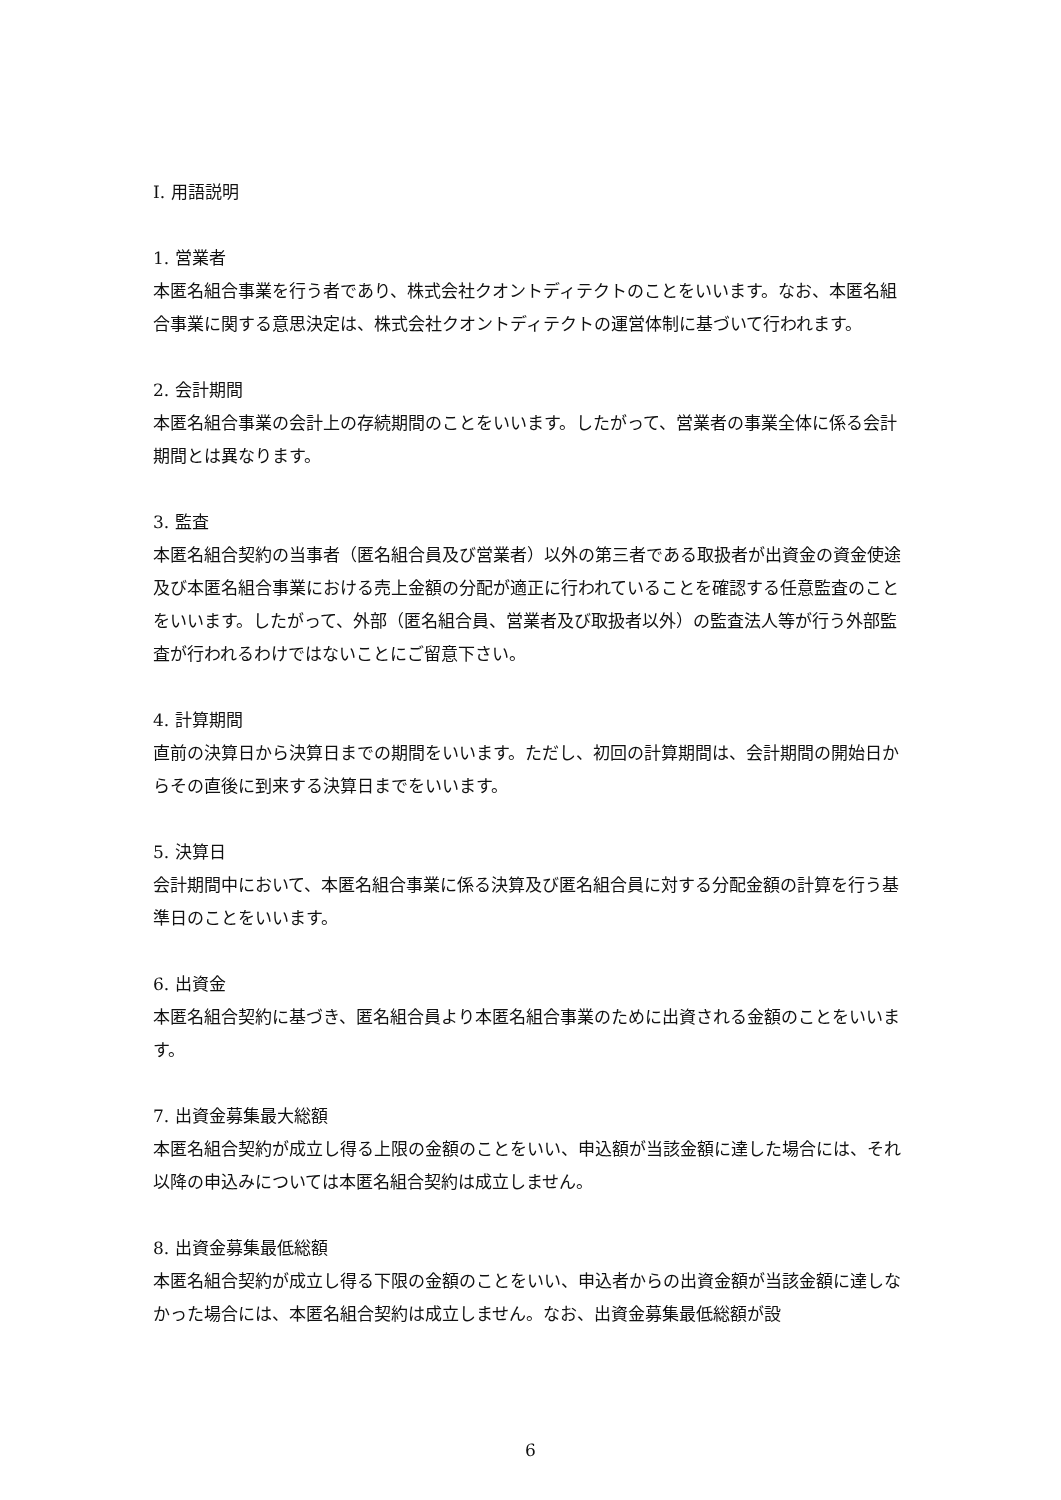I. 用語説明
1. 営業者
本匿名組合事業を行う者であり、株式会社クオントディテクトのことをいいます。なお、本匿名組合事業に関する意思決定は、株式会社クオントディテクトの運営体制に基づいて行われます。
2. 会計期間
本匿名組合事業の会計上の存続期間のことをいいます。したがって、営業者の事業全体に係る会計期間とは異なります。
3. 監査
本匿名組合契約の当事者（匿名組合員及び営業者）以外の第三者である取扱者が出資金の資金使途及び本匿名組合事業における売上金額の分配が適正に行われていることを確認する任意監査のことをいいます。したがって、外部（匿名組合員、営業者及び取扱者以外）の監査法人等が行う外部監査が行われるわけではないことにご留意下さい。
4. 計算期間
直前の決算日から決算日までの期間をいいます。ただし、初回の計算期間は、会計期間の開始日からその直後に到来する決算日までをいいます。
5. 決算日
会計期間中において、本匿名組合事業に係る決算及び匿名組合員に対する分配金額の計算を行う基準日のことをいいます。
6. 出資金
本匿名組合契約に基づき、匿名組合員より本匿名組合事業のために出資される金額のことをいいます。
7. 出資金募集最大総額
本匿名組合契約が成立し得る上限の金額のことをいい、申込額が当該金額に達した場合には、それ以降の申込みについては本匿名組合契約は成立しません。
8. 出資金募集最低総額
本匿名組合契約が成立し得る下限の金額のことをいい、申込者からの出資金額が当該金額に達しなかった場合には、本匿名組合契約は成立しません。なお、出資金募集最低総額が設
6